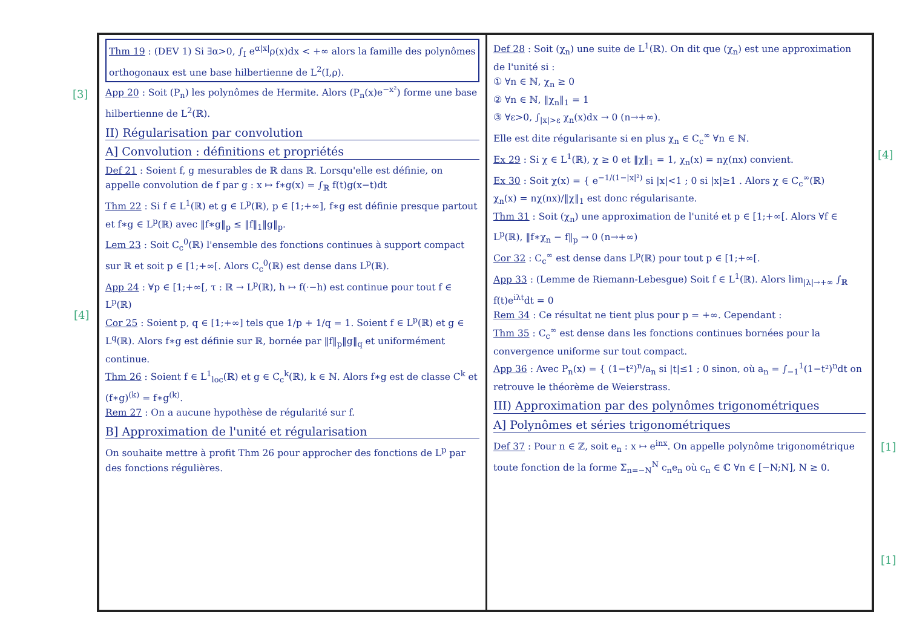[3]
[4]
[4]
[1]
[1]
Thm 19 : (DEV 1) Si ∃α>0, ∫<sub>I</sub> e<sup>α|x|</sup>ρ(x)dx < +∞ alors la famille des polynômes orthogonaux est une base hilbertienne de L<sup>2</sup>(I,ρ).
App 20 : Soit (P<sub>n</sub>) les polynômes de Hermite. Alors (P<sub>n</sub>(x)e<sup>−x²</sup>) forme une base hilbertienne de L<sup>2</sup>(ℝ).
II) Régularisation par convolution
A] Convolution : définitions et propriétés
Def 21 : Soient f, g mesurables de ℝ dans ℝ. Lorsqu'elle est définie, on appelle convolution de f par g : x ↦ f∗g(x) = ∫<sub>ℝ</sub> f(t)g(x−t)dt
Thm 22 : Si f ∈ L<sup>1</sup>(ℝ) et g ∈ L<sup>p</sup>(ℝ), p ∈ [1;+∞], f∗g est définie presque partout et f∗g ∈ L<sup>p</sup>(ℝ) avec ‖f∗g‖<sub>p</sub> ≤ ‖f‖<sub>1</sub>‖g‖<sub>p</sub>.
Lem 23 : Soit C<sub>c</sub><sup>0</sup>(ℝ) l'ensemble des fonctions continues à support compact sur ℝ et soit p ∈ [1;+∞[. Alors C<sub>c</sub><sup>0</sup>(ℝ) est dense dans L<sup>p</sup>(ℝ).
App 24 : ∀p ∈ [1;+∞[, τ : ℝ → L<sup>p</sup>(ℝ), h ↦ f(·−h) est continue pour tout f ∈ L<sup>p</sup>(ℝ)
Cor 25 : Soient p, q ∈ [1;+∞] tels que 1/p + 1/q = 1. Soient f ∈ L<sup>p</sup>(ℝ) et g ∈ L<sup>q</sup>(ℝ). Alors f∗g est définie sur ℝ, bornée par ‖f‖<sub>p</sub>‖g‖<sub>q</sub> et uniformément continue.
Thm 26 : Soient f ∈ L<sup>1</sup><sub>loc</sub>(ℝ) et g ∈ C<sub>c</sub><sup>k</sup>(ℝ), k ∈ ℕ. Alors f∗g est de classe C<sup>k</sup> et (f∗g)<sup>(k)</sup> = f∗g<sup>(k)</sup>.
Rem 27 : On a aucune hypothèse de régularité sur f.
B] Approximation de l'unité et régularisation
On souhaite mettre à profit Thm 26 pour approcher des fonctions de L<sup>p</sup> par des fonctions régulières.
Def 28 : Soit (χ<sub>n</sub>) une suite de L<sup>1</sup>(ℝ). On dit que (χ<sub>n</sub>) est une approximation de l'unité si :
① ∀n ∈ ℕ, χ<sub>n</sub> ≥ 0
② ∀n ∈ ℕ, ‖χ<sub>n</sub>‖<sub>1</sub> = 1
③ ∀ε>0, ∫<sub>|x|>ε</sub> χ<sub>n</sub>(x)dx → 0 (n→+∞).
Elle est dite régularisante si en plus χ<sub>n</sub> ∈ C<sub>c</sub><sup>∞</sup> ∀n ∈ ℕ.
Ex 29 : Si χ ∈ L<sup>1</sup>(ℝ), χ ≥ 0 et ‖χ‖<sub>1</sub> = 1, χ<sub>n</sub>(x) = nχ(nx) convient.
Ex 30 : Soit χ(x) = { e<sup>−1/(1−|x|²)</sup> si |x|<1 ; 0 si |x|≥1 . Alors χ ∈ C<sub>c</sub><sup>∞</sup>(ℝ)
χ<sub>n</sub>(x) = nχ(nx)/‖χ‖<sub>1</sub> est donc régularisante.
Thm 31 : Soit (χ<sub>n</sub>) une approximation de l'unité et p ∈ [1;+∞[. Alors ∀f ∈ L<sup>p</sup>(ℝ), ‖f∗χ<sub>n</sub> − f‖<sub>p</sub> → 0 (n→+∞)
Cor 32 : C<sub>c</sub><sup>∞</sup> est dense dans L<sup>p</sup>(ℝ) pour tout p ∈ [1;+∞[.
App 33 : (Lemme de Riemann-Lebesgue) Soit f ∈ L<sup>1</sup>(ℝ). Alors lim<sub>|λ|→+∞</sub> ∫<sub>ℝ</sub> f(t)e<sup>iλt</sup>dt = 0
Rem 34 : Ce résultat ne tient plus pour p = +∞. Cependant :
Thm 35 : C<sub>c</sub><sup>∞</sup> est dense dans les fonctions continues bornées pour la convergence uniforme sur tout compact.
App 36 : Avec P<sub>n</sub>(x) = { (1−t²)<sup>n</sup>/a<sub>n</sub> si |t|≤1 ; 0 sinon, où a<sub>n</sub> = ∫<sub>−1</sub><sup>1</sup>(1−t²)<sup>n</sup>dt on retrouve le théorème de Weierstrass.
III) Approximation par des polynômes trigonométriques
A] Polynômes et séries trigonométriques
Def 37 : Pour n ∈ ℤ, soit e<sub>n</sub> : x ↦ e<sup>inx</sup>. On appelle polynôme trigonométrique toute fonction de la forme Σ<sub>n=−N</sub><sup>N</sup> c<sub>n</sub>e<sub>n</sub> où c<sub>n</sub> ∈ ℂ ∀n ∈ [−N;N], N ≥ 0.